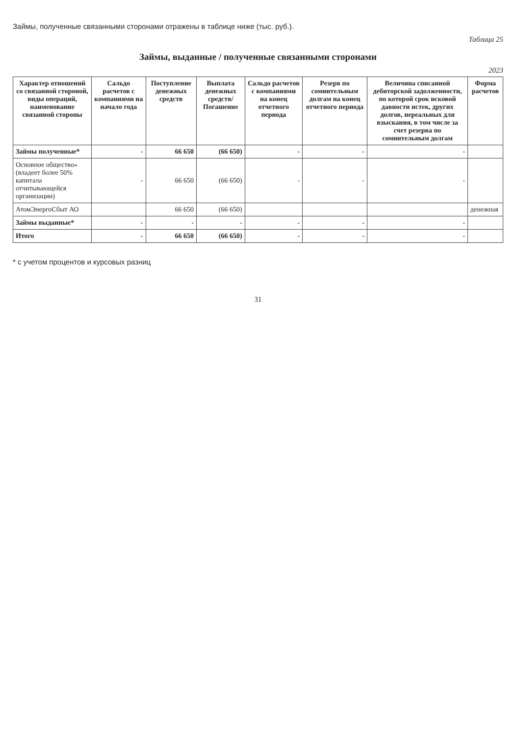Займы, полученные связанными сторонами отражены в таблице ниже (тыс. руб.).
Таблица 25
Займы, выданные / полученные связанными сторонами
2023
| Характер отношений со связанной стороной, виды операций, наименование связанной стороны | Сальдо расчетов с компаниями на начало года | Поступление денежных средств | Выплата денежных средств/ Погашение | Сальдо расчетов с компаниями на конец отчетного периода | Резерв по сомнительным долгам на конец отчетного периода | Величина списанной дебиторской задолженности, по которой срок исковой давности истек, других долгов, нереальных для взыскания, в том числе за счет резерва по сомнительным долгам | Форма расчетов |
| --- | --- | --- | --- | --- | --- | --- | --- |
| Займы полученные* | - | 66 650 | (66 650) | - | - | - | |
| Основное общество» (владеет более 50% капитала отчитывающейся организации) | - | 66 650 | (66 650) | - | - | - | |
| АтомЭнергоСбыт АО | | 66 650 | (66 650) | | | | денежная |
| Займы выданные* | - | - | - | - | - | - | |
| Итого | - | 66 650 | (66 650) | - | - | - | |
* с учетом процентов и курсовых разниц
31